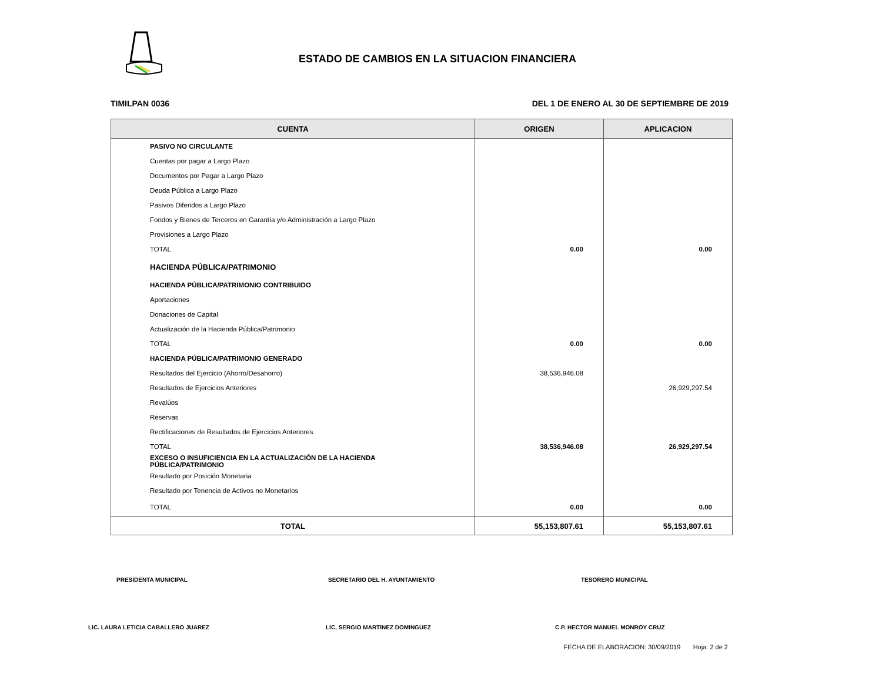ESTADO DE CAMBIOS EN LA SITUACION FINANCIERA
TIMILPAN 0036 DEL 1 DE ENERO AL 30 DE SEPTIEMBRE DE 2019
| CUENTA | ORIGEN | APLICACION |
| --- | --- | --- |
| PASIVO NO CIRCULANTE | | |
| Cuentas por pagar a Largo Plazo | | |
| Documentos por Pagar a Largo Plazo | | |
| Deuda Pública a Largo Plazo | | |
| Pasivos Diferidos a Largo Plazo | | |
| Fondos y Bienes de Terceros en Garantía y/o Administración a Largo Plazo | | |
| Provisiones a Largo Plazo | | |
| TOTAL | 0.00 | 0.00 |
| HACIENDA PÚBLICA/PATRIMONIO | | |
| HACIENDA PÚBLICA/PATRIMONIO CONTRIBUIDO | | |
| Aportaciones | | |
| Donaciones de Capital | | |
| Actualización de la Hacienda Pública/Patrimonio | | |
| TOTAL | 0.00 | 0.00 |
| HACIENDA PÚBLICA/PATRIMONIO GENERADO | | |
| Resultados del Ejercicio (Ahorro/Desahorro) | 38,536,946.08 | |
| Resultados de Ejercicios Anteriores | | 26,929,297.54 |
| Revalúos | | |
| Reservas | | |
| Rectificaciones de Resultados de Ejercicios Anteriores | | |
| TOTAL | 38,536,946.08 | 26,929,297.54 |
| EXCESO O INSUFICIENCIA EN LA ACTUALIZACIÓN DE LA HACIENDA PÚBLICA/PATRIMONIO | | |
| Resultado por Posición Monetaria | | |
| Resultado por Tenencia de Activos no Monetarios | | |
| TOTAL | 0.00 | 0.00 |
| TOTAL | 55,153,807.61 | 55,153,807.61 |
PRESIDENTA MUNICIPAL SECRETARIO DEL H. AYUNTAMIENTO TESORERO MUNICIPAL
LIC. LAURA LETICIA CABALLERO JUAREZ LIC, SERGIO MARTINEZ DOMINGUEZ C.P. HECTOR MANUEL MONROY CRUZ
FECHA DE ELABORACION: 30/09/2019 Hoja: 2 de 2